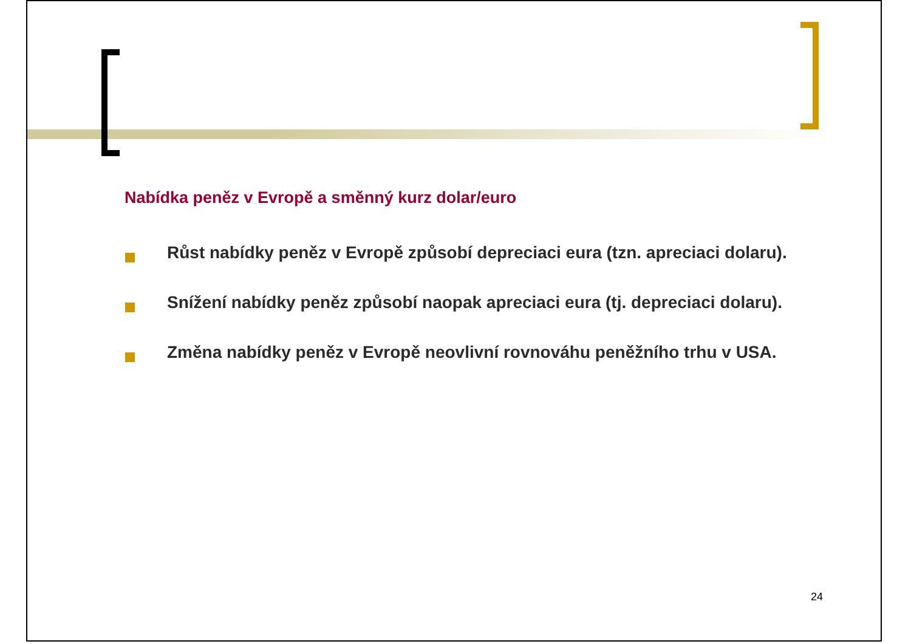Nabídka peněz v Evropě a směnný kurz dolar/euro
Růst nabídky peněz v Evropě způsobí depreciaci eura (tzn. apreciaci dolaru).
Snížení nabídky peněz způsobí naopak apreciaci eura (tj. depreciaci dolaru).
Změna nabídky peněz v Evropě neovlivní rovnováhu peněžního trhu v USA.
24